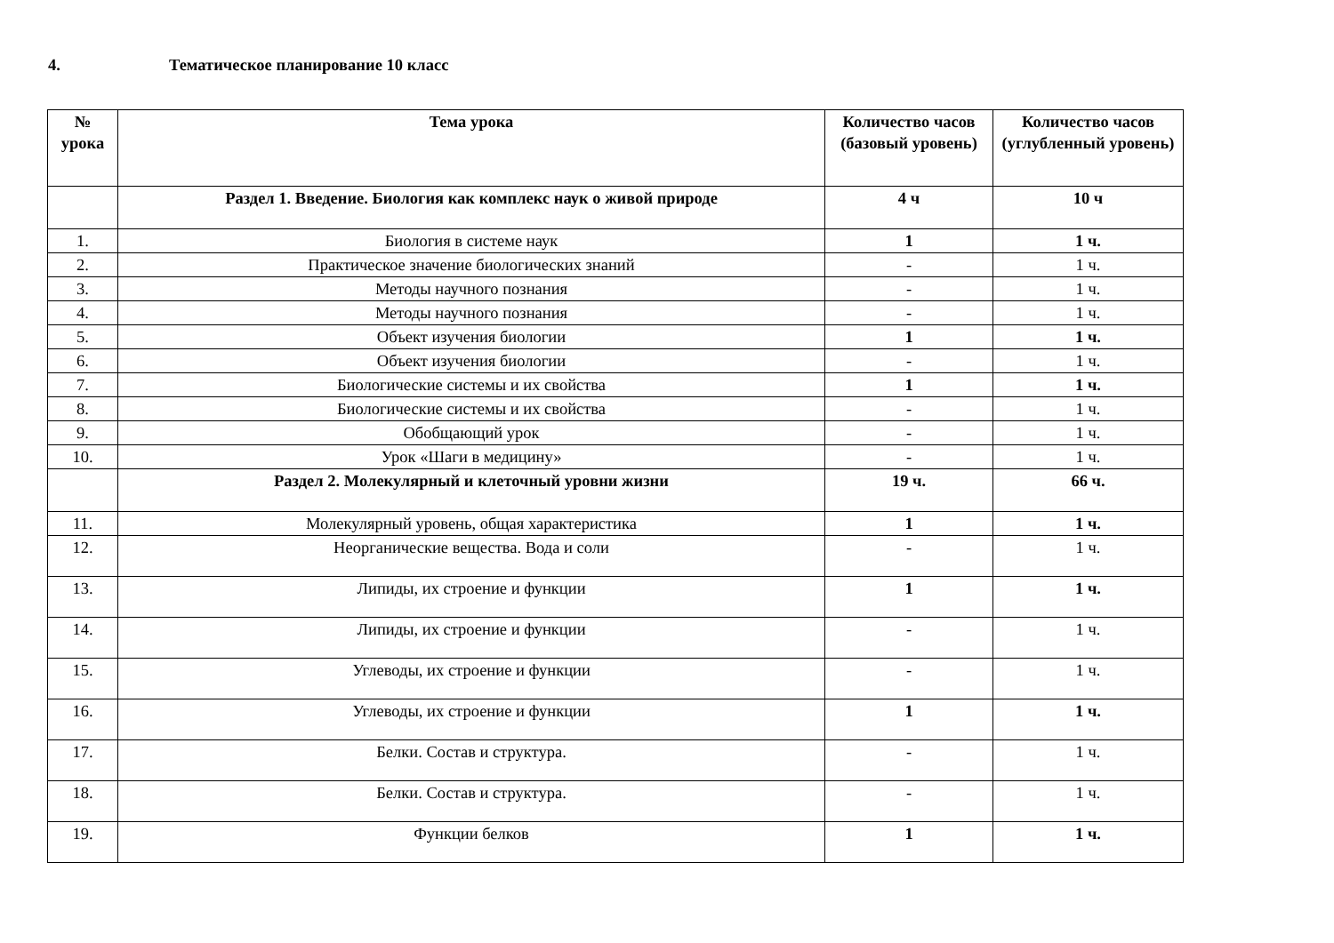4. Тематическое планирование 10 класс
| № урока | Тема урока | Количество часов (базовый уровень) | Количество часов (углубленный уровень) |
| --- | --- | --- | --- |
| | Раздел 1. Введение. Биология как комплекс наук о живой природе | 4 ч | 10 ч |
| 1. | Биология в системе наук | 1 | 1 ч. |
| 2. | Практическое значение биологических знаний | - | 1 ч. |
| 3. | Методы научного познания | - | 1 ч. |
| 4. | Методы научного познания | - | 1 ч. |
| 5. | Объект изучения биологии | 1 | 1 ч. |
| 6. | Объект изучения биологии | - | 1 ч. |
| 7. | Биологические системы и их свойства | 1 | 1 ч. |
| 8. | Биологические системы и их свойства | - | 1 ч. |
| 9. | Обобщающий урок | - | 1 ч. |
| 10. | Урок «Шаги в медицину» | - | 1 ч. |
| | Раздел 2. Молекулярный и клеточный уровни жизни | 19 ч. | 66 ч. |
| 11. | Молекулярный уровень, общая характеристика | 1 | 1 ч. |
| 12. | Неорганические вещества. Вода и соли | - | 1 ч. |
| 13. | Липиды, их строение и функции | 1 | 1 ч. |
| 14. | Липиды, их строение и функции | - | 1 ч. |
| 15. | Углеводы, их строение и функции | - | 1 ч. |
| 16. | Углеводы, их строение и функции | 1 | 1 ч. |
| 17. | Белки. Состав и структура. | - | 1 ч. |
| 18. | Белки. Состав и структура. | - | 1 ч. |
| 19. | Функции белков | 1 | 1 ч. |